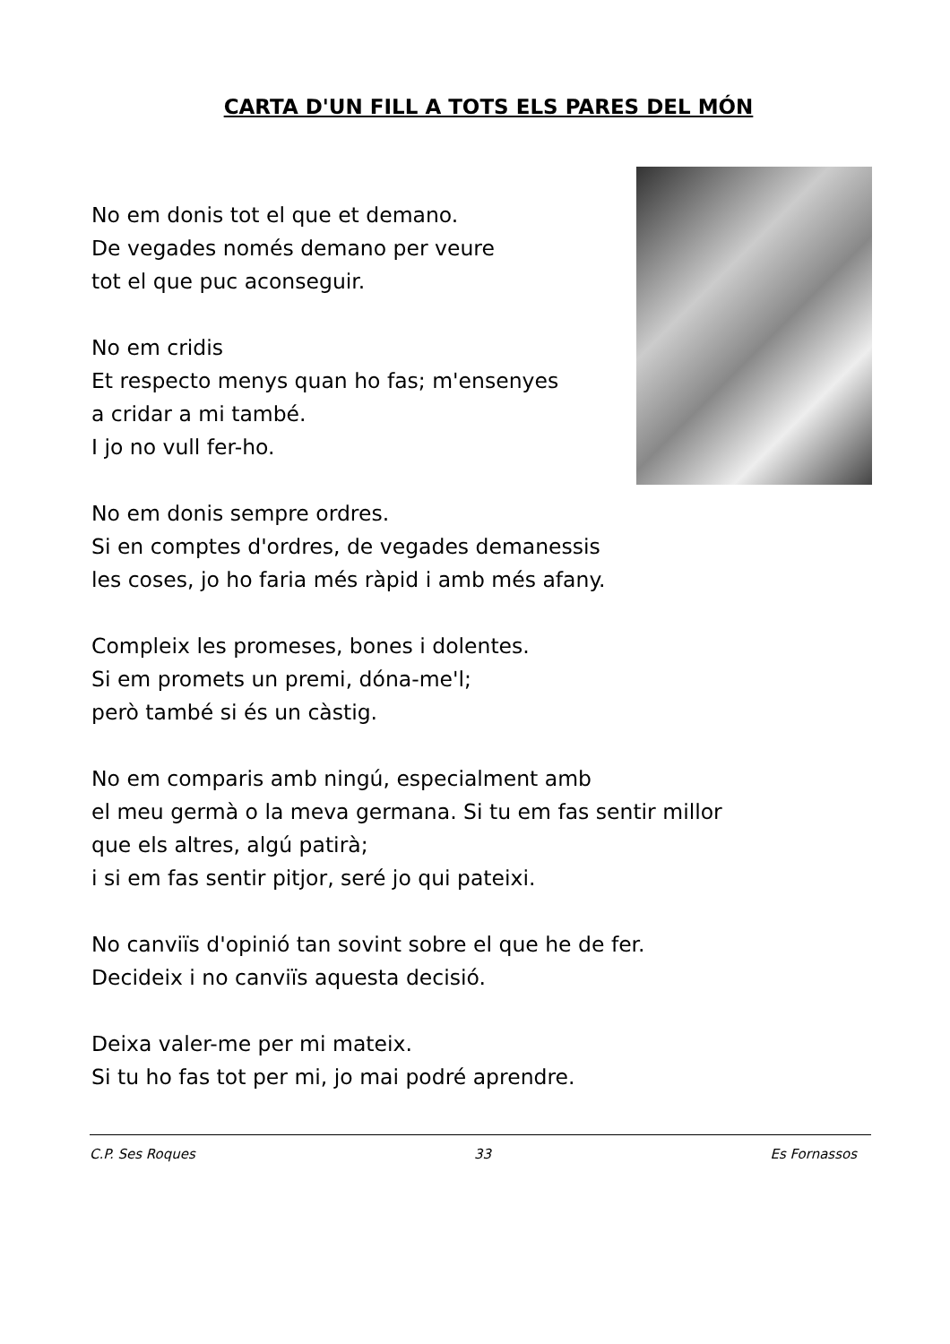CARTA D'UN FILL A TOTS ELS PARES DEL MÓN
No em donis tot el que et demano.
De vegades només demano per veure
tot el que puc aconseguir.
No em cridis
Et respecto menys quan ho fas; m'ensenyes
a cridar a mi també.
I jo no vull fer-ho.
No em donis sempre ordres.
Si en comptes d'ordres, de vegades demanessis
les coses, jo ho faria més ràpid i amb més afany.
Compleix les promeses, bones i dolentes.
Si em promets un premi, dóna-me'l;
però també si és un càstig.
No em comparis amb ningú, especialment amb
el meu germà o la meva germana. Si tu em fas sentir millor
que els altres, algú patirà;
i si em fas sentir pitjor, seré jo qui pateixi.
No canviïs d'opinió tan sovint sobre el que he de fer.
Decideix i no canviïs aquesta decisió.
Deixa valer-me per mi mateix.
Si tu ho fas tot per mi, jo mai podré aprendre.
C.P. Ses Roques 33 Es Fornassos